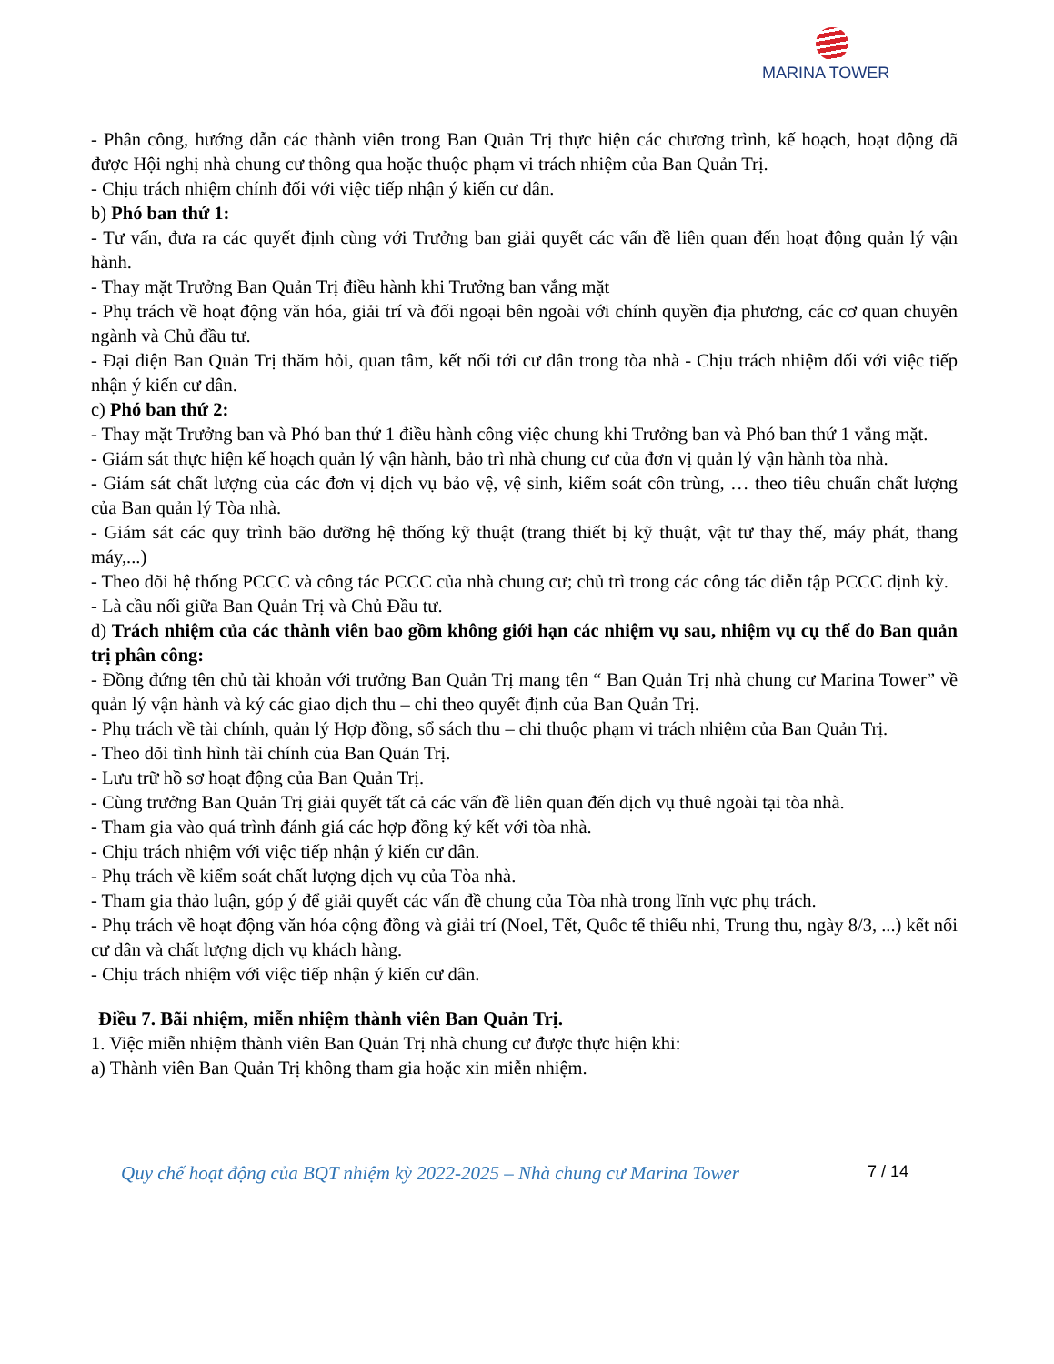MARINA TOWER
- Phân công, hướng dẫn các thành viên trong Ban Quản Trị thực hiện các chương trình, kế hoạch, hoạt động đã được Hội nghị nhà chung cư thông qua hoặc thuộc phạm vi trách nhiệm của Ban Quản Trị.
- Chịu trách nhiệm chính đối với việc tiếp nhận ý kiến cư dân.
b) Phó ban thứ 1:
- Tư vấn, đưa ra các quyết định cùng với Trưởng ban giải quyết các vấn đề liên quan đến hoạt động quản lý vận hành.
- Thay mặt Trưởng Ban Quản Trị điều hành khi Trưởng ban vắng mặt
- Phụ trách về hoạt động văn hóa, giải trí và đối ngoại bên ngoài với chính quyền địa phương, các cơ quan chuyên ngành và Chủ đầu tư.
- Đại diện Ban Quản Trị thăm hỏi, quan tâm, kết nối tới cư dân trong tòa nhà - Chịu trách nhiệm đối với việc tiếp nhận ý kiến cư dân.
c) Phó ban thứ 2:
- Thay mặt Trưởng ban và Phó ban thứ 1 điều hành công việc chung khi Trưởng ban và Phó ban thứ 1 vắng mặt.
- Giám sát thực hiện kế hoạch quản lý vận hành, bảo trì nhà chung cư của đơn vị quản lý vận hành tòa nhà.
- Giám sát chất lượng của các đơn vị dịch vụ bảo vệ, vệ sinh, kiểm soát côn trùng, … theo tiêu chuẩn chất lượng của Ban quản lý Tòa nhà.
- Giám sát các quy trình bão dưỡng hệ thống kỹ thuật (trang thiết bị kỹ thuật, vật tư thay thế, máy phát, thang máy,...)
- Theo dõi hệ thống PCCC và công tác PCCC của nhà chung cư; chủ trì trong các công tác diễn tập PCCC định kỳ.
- Là cầu nối giữa Ban Quản Trị và Chủ Đầu tư.
d) Trách nhiệm của các thành viên bao gồm không giới hạn các nhiệm vụ sau, nhiệm vụ cụ thể do Ban quản trị phân công:
- Đồng đứng tên chủ tài khoản với trưởng Ban Quản Trị mang tên “ Ban Quản Trị nhà chung cư Marina Tower” về quản lý vận hành và ký các giao dịch thu – chi theo quyết định của Ban Quản Trị.
- Phụ trách về tài chính, quản lý Hợp đồng, sổ sách thu – chi thuộc phạm vi trách nhiệm của Ban Quản Trị.
- Theo dõi tình hình tài chính của Ban Quản Trị.
- Lưu trữ hồ sơ hoạt động của Ban Quản Trị.
- Cùng trưởng Ban Quản Trị giải quyết tất cả các vấn đề liên quan đến dịch vụ thuê ngoài tại tòa nhà.
- Tham gia vào quá trình đánh giá các hợp đồng ký kết với tòa nhà.
- Chịu trách nhiệm với việc tiếp nhận ý kiến cư dân.
- Phụ trách về kiểm soát chất lượng dịch vụ của Tòa nhà.
- Tham gia thảo luận, góp ý để giải quyết các vấn đề chung của Tòa nhà trong lĩnh vực phụ trách.
- Phụ trách về hoạt động văn hóa cộng đồng và giải trí (Noel, Tết, Quốc tế thiếu nhi, Trung thu, ngày 8/3, ...) kết nối cư dân và chất lượng dịch vụ khách hàng.
- Chịu trách nhiệm với việc tiếp nhận ý kiến cư dân.
Điều 7. Bãi nhiệm, miễn nhiệm thành viên Ban Quản Trị.
1. Việc miễn nhiệm thành viên Ban Quản Trị nhà chung cư được thực hiện khi:
a) Thành viên Ban Quản Trị không tham gia hoặc xin miễn nhiệm.
Quy chế hoạt động của BQT nhiệm kỳ 2022-2025 – Nhà chung cư Marina Tower 7 / 14